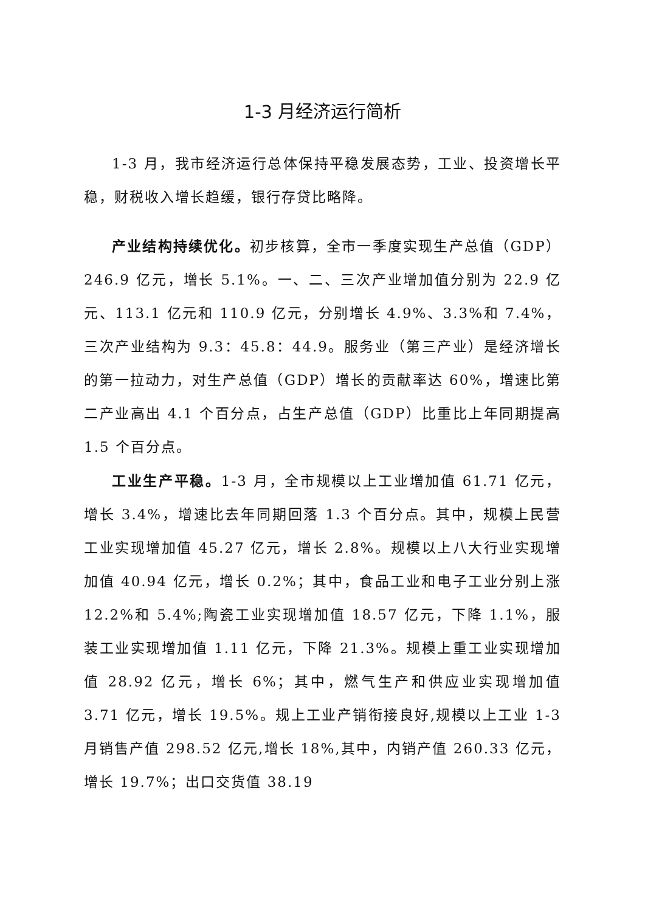1-3 月经济运行简析
1-3 月，我市经济运行总体保持平稳发展态势，工业、投资增长平稳，财税收入增长趋缓，银行存贷比略降。
产业结构持续优化。初步核算，全市一季度实现生产总值（GDP）246.9 亿元，增长 5.1%。一、二、三次产业增加值分别为 22.9 亿元、113.1 亿元和 110.9 亿元，分别增长 4.9%、3.3%和 7.4%，三次产业结构为 9.3：45.8：44.9。服务业（第三产业）是经济增长的第一拉动力，对生产总值（GDP）增长的贡献率达 60%，增速比第二产业高出 4.1 个百分点，占生产总值（GDP）比重比上年同期提高 1.5 个百分点。
工业生产平稳。1-3 月，全市规模以上工业增加值 61.71 亿元，增长 3.4%，增速比去年同期回落 1.3 个百分点。其中，规模上民营工业实现增加值 45.27 亿元，增长 2.8%。规模以上八大行业实现增加值 40.94 亿元，增长 0.2%；其中，食品工业和电子工业分别上涨 12.2%和 5.4%;陶瓷工业实现增加值 18.57 亿元，下降 1.1%，服装工业实现增加值 1.11 亿元，下降 21.3%。规模上重工业实现增加值 28.92 亿元，增长 6%；其中，燃气生产和供应业实现增加值 3.71 亿元，增长 19.5%。规上工业产销衔接良好,规模以上工业 1-3 月销售产值 298.52 亿元,增长 18%,其中，内销产值 260.33 亿元，增长 19.7%；出口交货值 38.19